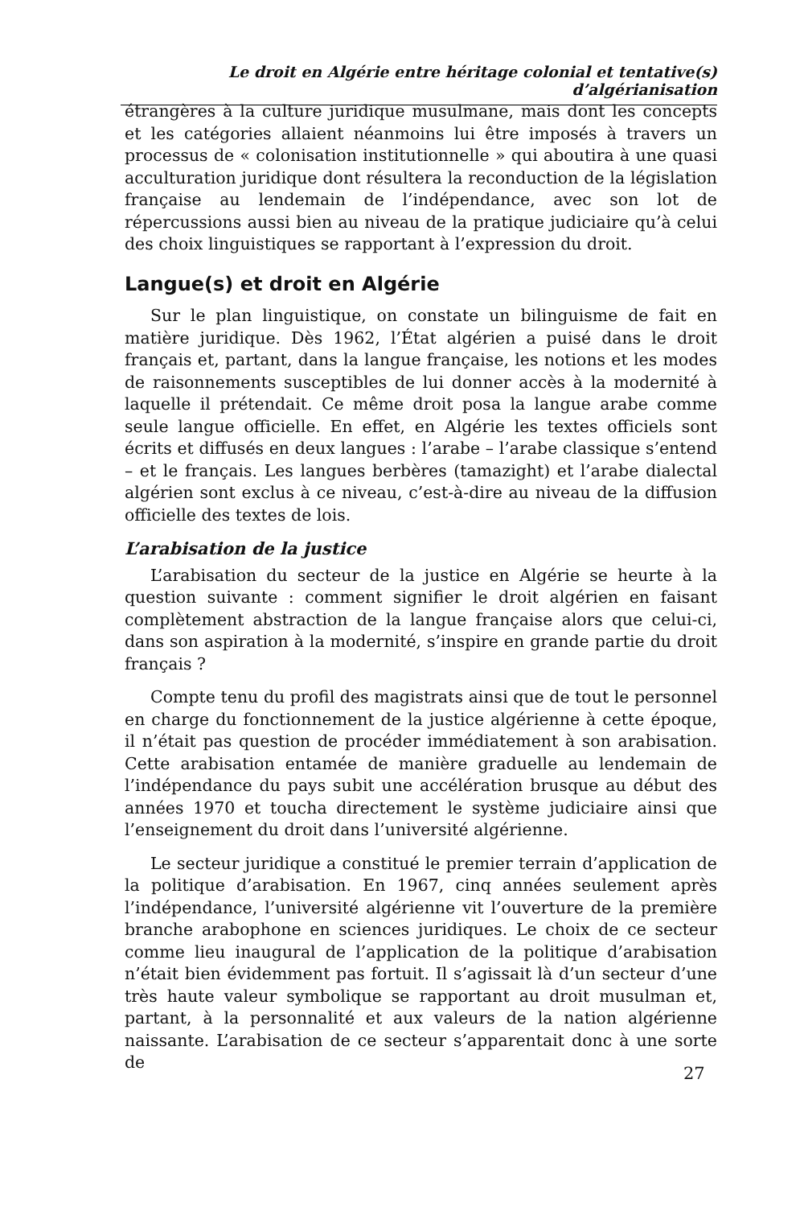Le droit en Algérie entre héritage colonial et tentative(s) d’algérianisation
étrangères à la culture juridique musulmane, mais dont les concepts et les catégories allaient néanmoins lui être imposés à travers un processus de « colonisation institutionnelle » qui aboutira à une quasi acculturation juridique dont résultera la reconduction de la législation française au lendemain de l’indépendance, avec son lot de répercussions aussi bien au niveau de la pratique judiciaire qu’à celui des choix linguistiques se rapportant à l’expression du droit.
Langue(s) et droit en Algérie
Sur le plan linguistique, on constate un bilinguisme de fait en matière juridique. Dès 1962, l’État algérien a puisé dans le droit français et, partant, dans la langue française, les notions et les modes de raisonnements susceptibles de lui donner accès à la modernité à laquelle il prétendait. Ce même droit posa la langue arabe comme seule langue officielle. En effet, en Algérie les textes officiels sont écrits et diffusés en deux langues : l’arabe – l’arabe classique s’entend – et le français. Les langues berbères (tamazight) et l’arabe dialectal algérien sont exclus à ce niveau, c’est-à-dire au niveau de la diffusion officielle des textes de lois.
L’arabisation de la justice
L’arabisation du secteur de la justice en Algérie se heurte à la question suivante : comment signifier le droit algérien en faisant complètement abstraction de la langue française alors que celui-ci, dans son aspiration à la modernité, s’inspire en grande partie du droit français ?
Compte tenu du profil des magistrats ainsi que de tout le personnel en charge du fonctionnement de la justice algérienne à cette époque, il n’était pas question de procéder immédiatement à son arabisation. Cette arabisation entamée de manière graduelle au lendemain de l’indépendance du pays subit une accélération brusque au début des années 1970 et toucha directement le système judiciaire ainsi que l’enseignement du droit dans l’université algérienne.
Le secteur juridique a constitué le premier terrain d’application de la politique d’arabisation. En 1967, cinq années seulement après l’indépendance, l’université algérienne vit l’ouverture de la première branche arabophone en sciences juridiques. Le choix de ce secteur comme lieu inaugural de l’application de la politique d’arabisation n’était bien évidemment pas fortuit. Il s’agissait là d’un secteur d’une très haute valeur symbolique se rapportant au droit musulman et, partant, à la personnalité et aux valeurs de la nation algérienne naissante. L’arabisation de ce secteur s’apparentait donc à une sorte de
27